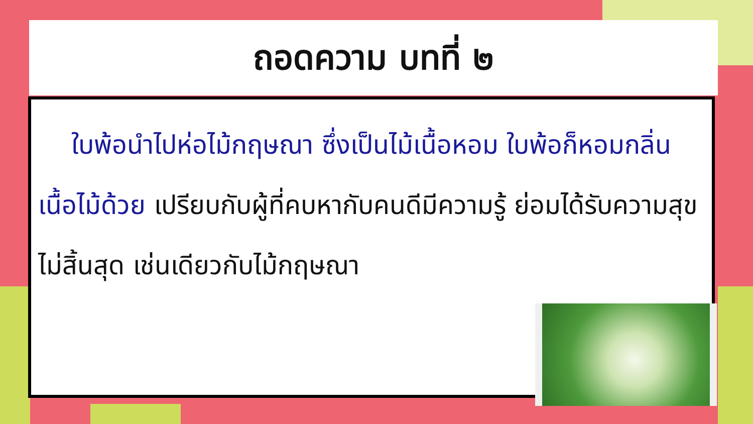ถอดความ บทที่ ๒
ใบพ้อนำไปห่อไม้กฤษณา ซึ่งเป็นไม้เนื้อหอม ใบพ้อก็หอมกลิ่นเนื้อไม้ด้วย เปรียบกับผู้ที่คบหากับคนดีมีความรู้ ย่อมได้รับความสุขไม่สิ้นสุด เช่นเดียวกับไม้กฤษณา